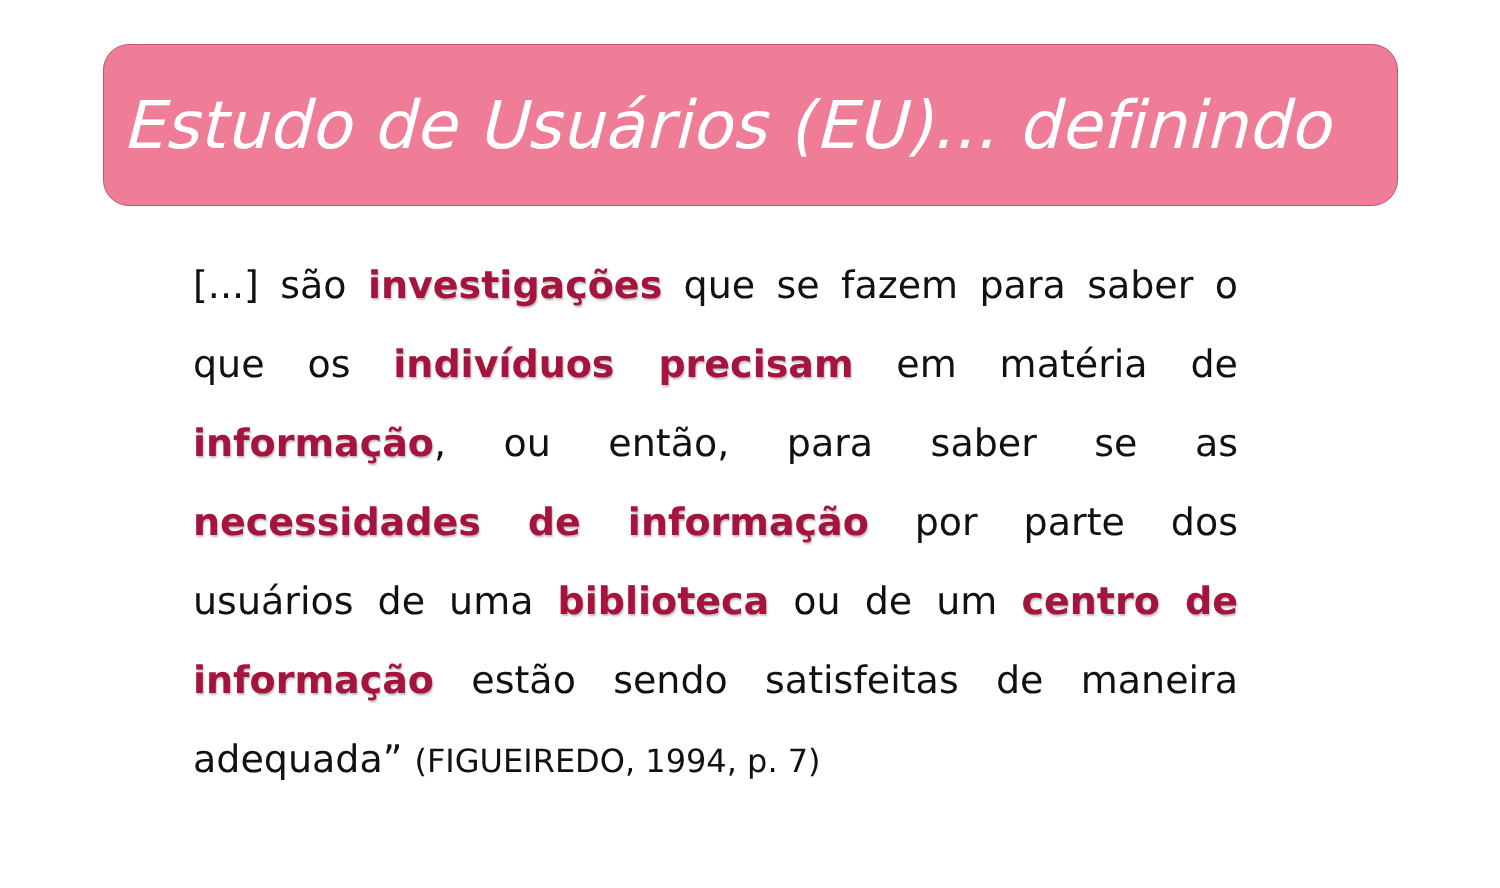Estudo de Usuários (EU)... definindo
[...] são investigações que se fazem para saber o que os indivíduos precisam em matéria de informação, ou então, para saber se as necessidades de informação por parte dos usuários de uma biblioteca ou de um centro de informação estão sendo satisfeitas de maneira adequada” (FIGUEIREDO, 1994, p. 7)